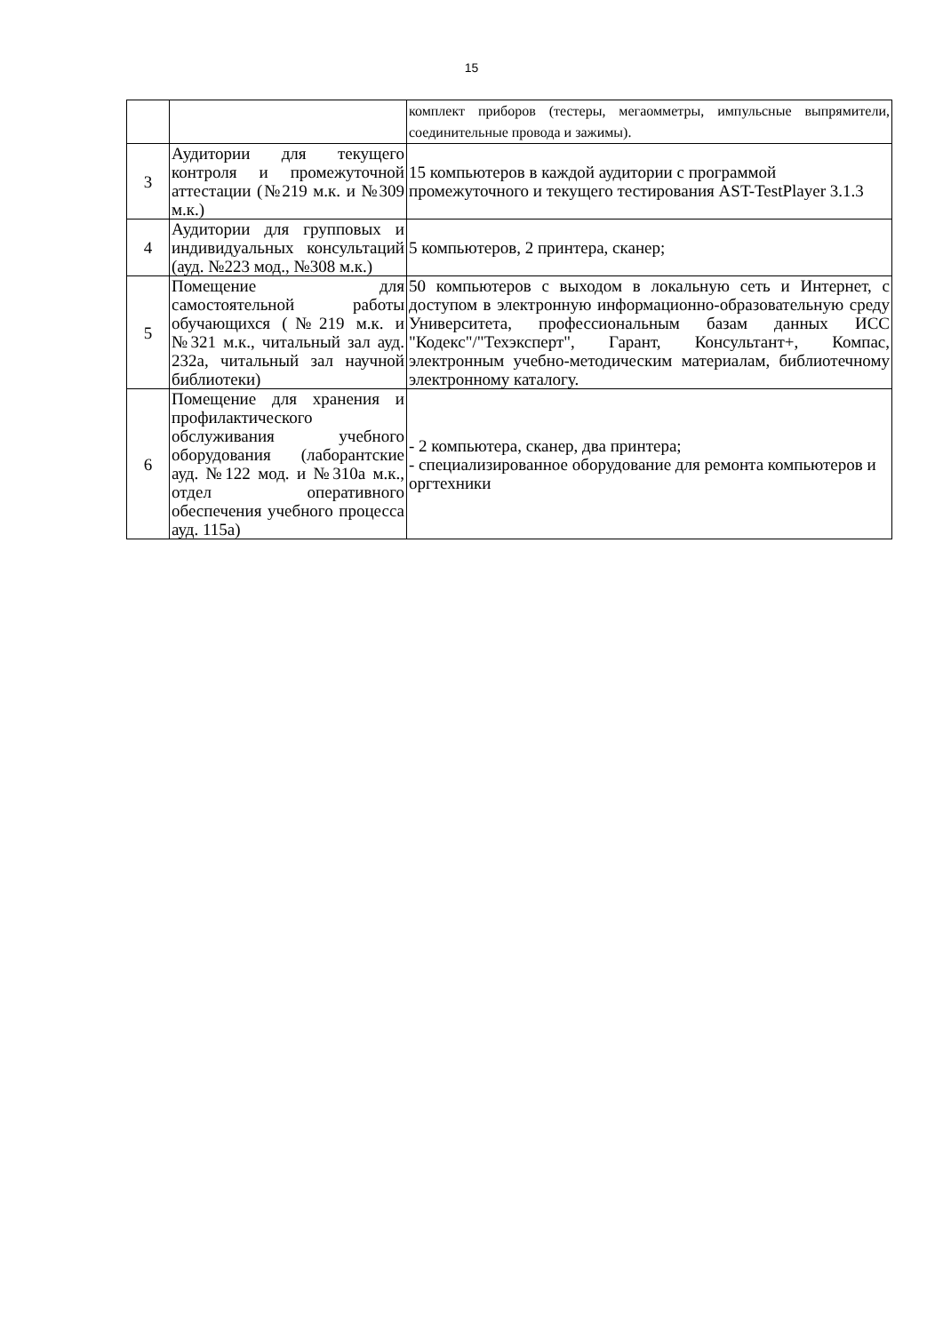15
| | | комплект приборов (тестеры, мегаомметры, импульсные выпрямители, соединительные провода и зажимы). |
| 3 | Аудитории для текущего контроля и промежуточной аттестации (№219 м.к. и №309 м.к.) | 15 компьютеров в каждой аудитории с программой промежуточного и текущего тестирования AST-TestPlayer 3.1.3 |
| 4 | Аудитории для групповых и индивидуальных консультаций (ауд. №223 мод., №308 м.к.) | 5 компьютеров, 2 принтера, сканер; |
| 5 | Помещение для самостоятельной работы обучающихся (№219 м.к. и №321 м.к., читальный зал ауд. 232а, читальный зал научной библиотеки) | 50 компьютеров с выходом в локальную сеть и Интернет, с доступом в электронную информационно-образовательную среду Университета, профессиональным базам данных ИСС "Кодекс"/"Техэксперт", Гарант, Консультант+, Компас, электронным учебно-методическим материалам, библиотечному электронному каталогу. |
| 6 | Помещение для хранения и профилактического обслуживания учебного оборудования (лаборантские ауд. №122 мод. и №310а м.к., отдел оперативного обеспечения учебного процесса ауд. 115а) | - 2 компьютера, сканер, два принтера; - специализированное оборудование для ремонта компьютеров и оргтехники |